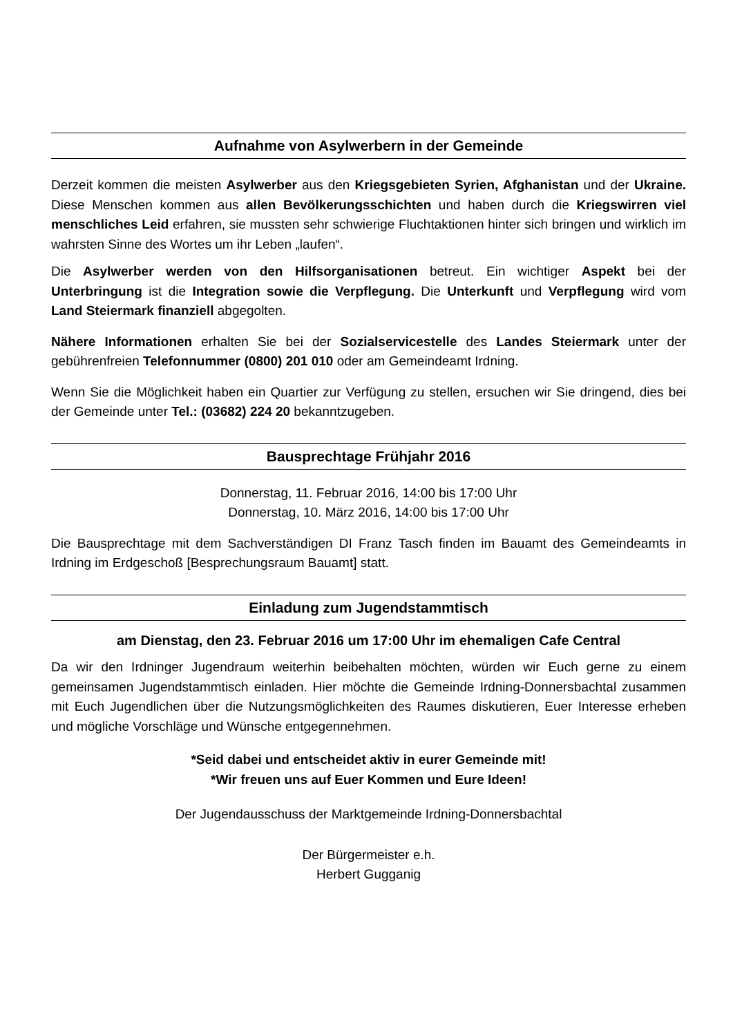Aufnahme von Asylwerbern in der Gemeinde
Derzeit kommen die meisten Asylwerber aus den Kriegsgebieten Syrien, Afghanistan und der Ukraine. Diese Menschen kommen aus allen Bevölkerungsschichten und haben durch die Kriegswirren viel menschliches Leid erfahren, sie mussten sehr schwierige Fluchtaktionen hinter sich bringen und wirklich im wahrsten Sinne des Wortes um ihr Leben „laufen“.
Die Asylwerber werden von den Hilfsorganisationen betreut. Ein wichtiger Aspekt bei der Unterbringung ist die Integration sowie die Verpflegung. Die Unterkunft und Verpflegung wird vom Land Steiermark finanziell abgegolten.
Nähere Informationen erhalten Sie bei der Sozialservicestelle des Landes Steiermark unter der gebührenfreien Telefonnummer (0800) 201 010 oder am Gemeindeamt Irdning.
Wenn Sie die Möglichkeit haben ein Quartier zur Verfügung zu stellen, ersuchen wir Sie dringend, dies bei der Gemeinde unter Tel.: (03682) 224 20 bekanntzugeben.
Bausprechtage Frühjahr 2016
Donnerstag, 11. Februar 2016, 14:00 bis 17:00 Uhr
Donnerstag, 10. März 2016, 14:00 bis 17:00 Uhr
Die Bausprechtage mit dem Sachverständigen DI Franz Tasch finden im Bauamt des Gemeindeamts in Irdning im Erdgeschoß [Besprechungsraum Bauamt] statt.
Einladung zum Jugendstammtisch
am Dienstag, den 23. Februar 2016 um 17:00 Uhr im ehemaligen Cafe Central
Da wir den Irdninger Jugendraum weiterhin beibehalten möchten, würden wir Euch gerne zu einem gemeinsamen Jugendstammtisch einladen. Hier möchte die Gemeinde Irdning-Donnersbachtal zusammen mit Euch Jugendlichen über die Nutzungsmöglichkeiten des Raumes diskutieren, Euer Interesse erheben und mögliche Vorschläge und Wünsche entgegennehmen.
*Seid dabei und entscheidet aktiv in eurer Gemeinde mit!
*Wir freuen uns auf Euer Kommen und Eure Ideen!
Der Jugendausschuss der Marktgemeinde Irdning-Donnersbachtal
Der Bürgermeister e.h.
Herbert Gugganig